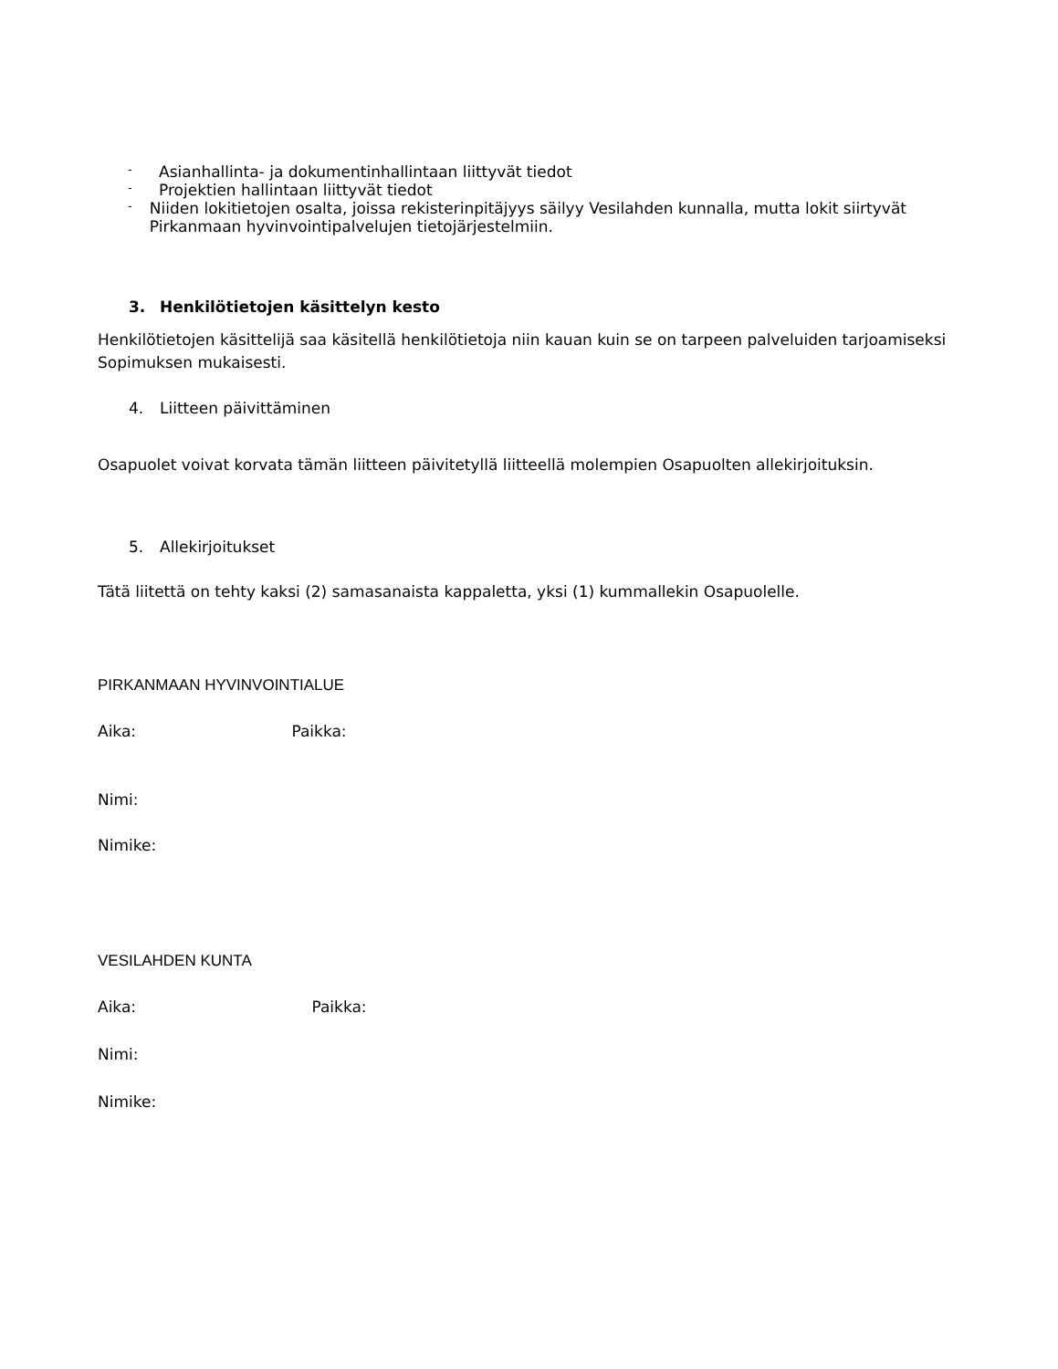- Asianhallinta- ja dokumentinhallintaan liittyvät tiedot
- Projektien hallintaan liittyvät tiedot
- Niiden lokitietojen osalta, joissa rekisterinpitäjyys säilyy Vesilahden kunnalla, mutta lokit siirtyvät Pirkanmaan hyvinvointipalvelujen tietojärjestelmiin.
3. Henkilötietojen käsittelyn kesto
Henkilötietojen käsittelijä saa käsitellä henkilötietoja niin kauan kuin se on tarpeen palveluiden tarjoamiseksi Sopimuksen mukaisesti.
4. Liitteen päivittäminen
Osapuolet voivat korvata tämän liitteen päivitetyllä liitteellä molempien Osapuolten allekirjoituksin.
5. Allekirjoitukset
Tätä liitettä on tehty kaksi (2) samasanaista kappaletta, yksi (1) kummallekin Osapuolelle.
PIRKANMAAN HYVINVOINTIALUE
Aika: Paikka:
Nimi:
Nimike:
VESILAHDEN KUNTA
Aika: Paikka:
Nimi:
Nimike: